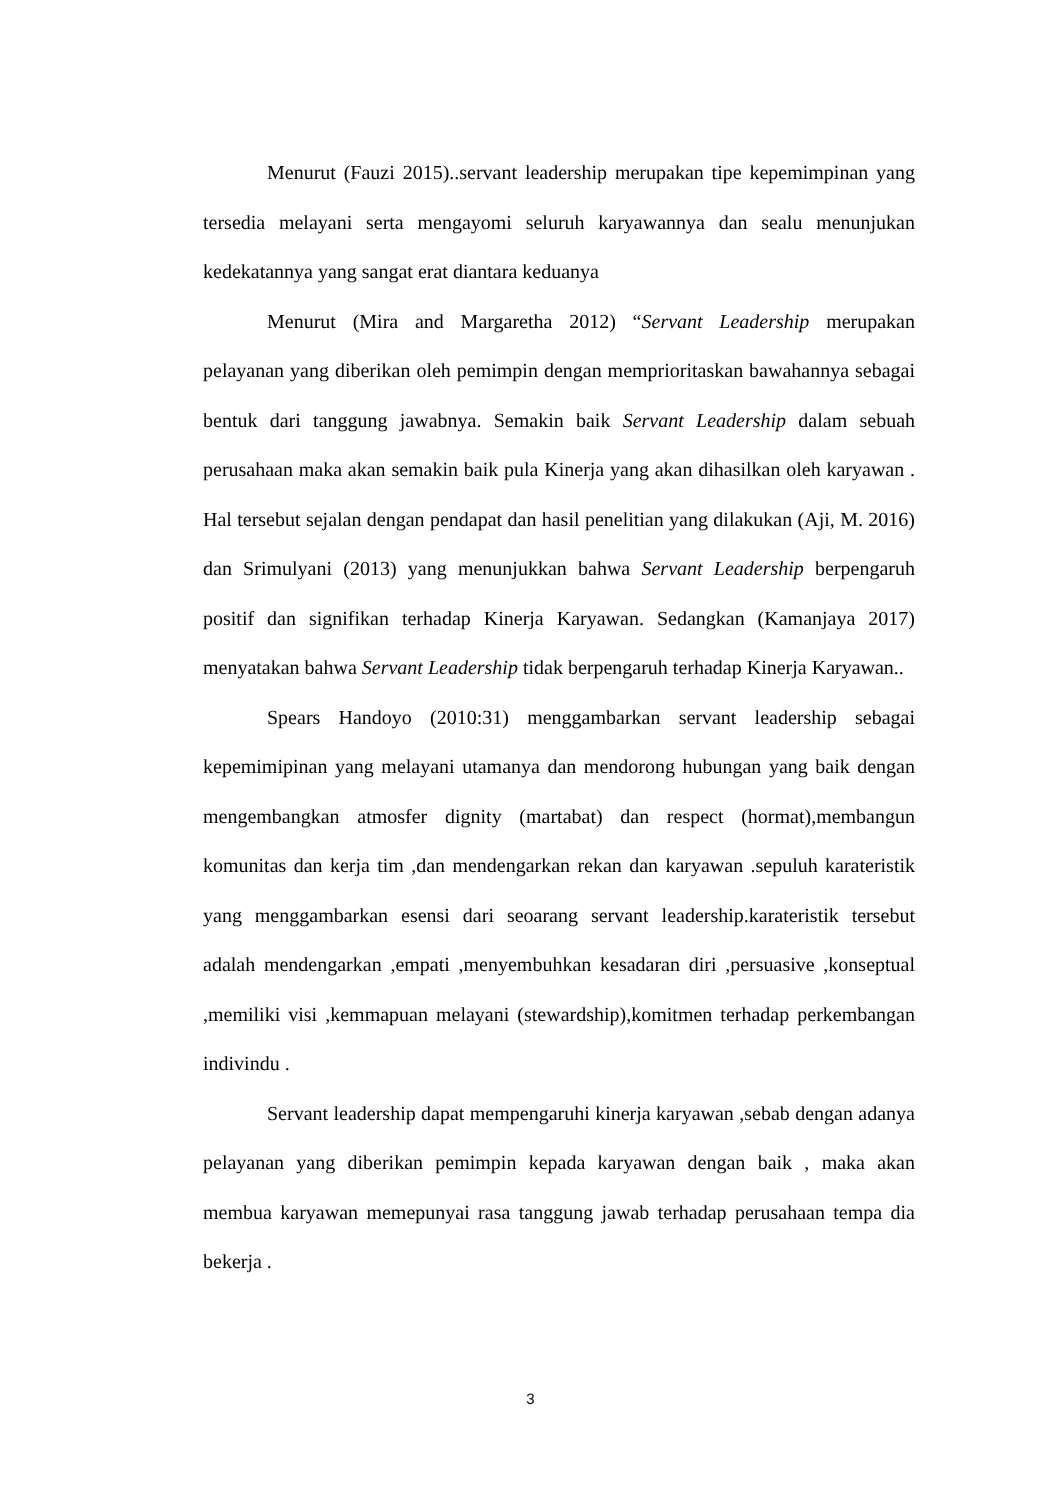Menurut (Fauzi 2015)..servant leadership merupakan tipe kepemimpinan yang tersedia melayani serta mengayomi seluruh karyawannya dan sealu menunjukan kedekatannya yang sangat erat diantara keduanya
Menurut (Mira and Margaretha 2012) “Servant Leadership merupakan pelayanan yang diberikan oleh pemimpin dengan memprioritaskan bawahannya sebagai bentuk dari tanggung jawabnya. Semakin baik Servant Leadership dalam sebuah perusahaan maka akan semakin baik pula Kinerja yang akan dihasilkan oleh karyawan . Hal tersebut sejalan dengan pendapat dan hasil penelitian yang dilakukan (Aji, M. 2016) dan Srimulyani (2013) yang menunjukkan bahwa Servant Leadership berpengaruh positif dan signifikan terhadap Kinerja Karyawan. Sedangkan (Kamanjaya 2017) menyatakan bahwa Servant Leadership tidak berpengaruh terhadap Kinerja Karyawan..
Spears Handoyo (2010:31) menggambarkan servant leadership sebagai kepemimipinan yang melayani utamanya dan mendorong hubungan yang baik dengan mengembangkan atmosfer dignity (martabat) dan respect (hormat),membangun komunitas dan kerja tim ,dan mendengarkan rekan dan karyawan .sepuluh karateristik yang menggambarkan esensi dari seoarang servant leadership.karateristik tersebut adalah mendengarkan ,empati ,menyembuhkan kesadaran diri ,persuasive ,konseptual ,memiliki visi ,kemmapuan melayani (stewardship),komitmen terhadap perkembangan indivindu .
Servant leadership dapat mempengaruhi kinerja karyawan ,sebab dengan adanya pelayanan yang diberikan pemimpin kepada karyawan dengan baik , maka akan membua karyawan memepunyai rasa tanggung jawab terhadap perusahaan tempa dia bekerja .
3